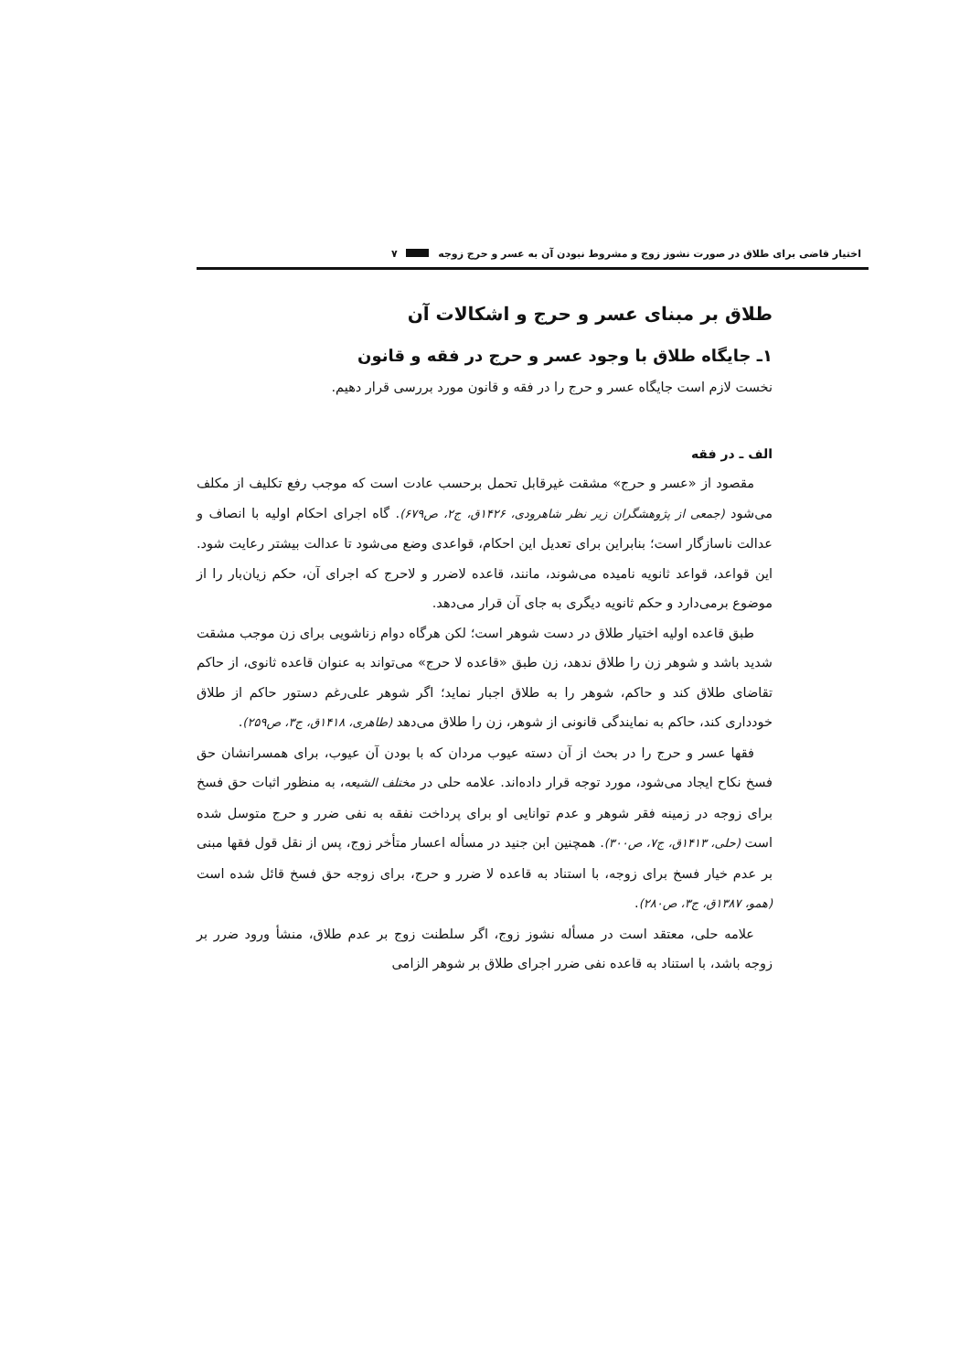اختیار قاضی برای طلاق در صورت نشوز زوج و مشروط نبودن آن به عسر و حرج زوجه ۷
طلاق بر مبنای عسر و حرج و اشکالات آن
۱ـ جایگاه طلاق با وجود عسر و حرج در فقه و قانون
نخست لازم است جایگاه عسر و حرج را در فقه و قانون مورد بررسی قرار دهیم.
الف ـ در فقه
مقصود از «عسر و حرج» مشقت غیرقابل تحمل برحسب عادت است که موجب رفع تکلیف از مکلف می‌شود (جمعی از پژوهشگران زیر نظر شاهرودی، ۱۴۲۶ق، ج۲، ص۶۷۹). گاه اجرای احکام اولیه با انصاف و عدالت ناسازگار است؛ بنابراین برای تعدیل این احکام، قواعدی وضع می‌شود تا عدالت بیشتر رعایت شود. این قواعد، قواعد ثانویه نامیده می‌شوند، مانند، قاعده لاضرر و لاحرج که اجرای آن، حکم زیان‌بار را از موضوع برمی‌دارد و حکم ثانویه دیگری به جای آن قرار می‌دهد.
طبق قاعده اولیه اختیار طلاق در دست شوهر است؛ لکن هرگاه دوام زناشویی برای زن موجب مشقت شدید باشد و شوهر زن را طلاق ندهد، زن طبق «قاعده لا حرج» می‌تواند به عنوان قاعده ثانوی، از حاکم تقاضای طلاق کند و حاکم، شوهر را به طلاق اجبار نماید؛ اگر شوهر علی‌رغم دستور حاکم از طلاق خودداری کند، حاکم به نمایندگی قانونی از شوهر، زن را طلاق می‌دهد (طاهری، ۱۴۱۸ق، ج۳، ص۲۵۹).
فقها عسر و حرج را در بحث از آن دسته عیوب مردان که با بودن آن عیوب، برای همسرانشان حق فسخ نکاح ایجاد می‌شود، مورد توجه قرار داده‌اند. علامه حلی در مختلف الشیعه، به منظور اثبات حق فسخ برای زوجه در زمینه فقر شوهر و عدم توانایی او برای پرداخت نفقه به نفی ضرر و حرج متوسل شده است (حلی، ۱۴۱۳ق، ج۷، ص۳۰۰). همچنین ابن جنید در مسأله اعسار متأخر زوج، پس از نقل قول فقها مبنی بر عدم خیار فسخ برای زوجه، با استناد به قاعده لا ضرر و حرج، برای زوجه حق فسخ قائل شده است (همو، ۱۳۸۷ق، ج۳، ص۲۸۰).
علامه حلی، معتقد است در مسأله نشوز زوج، اگر سلطنت زوج بر عدم طلاق، منشأ ورود ضرر بر زوجه باشد، با استناد به قاعده نفی ضرر اجرای طلاق بر شوهر الزامی